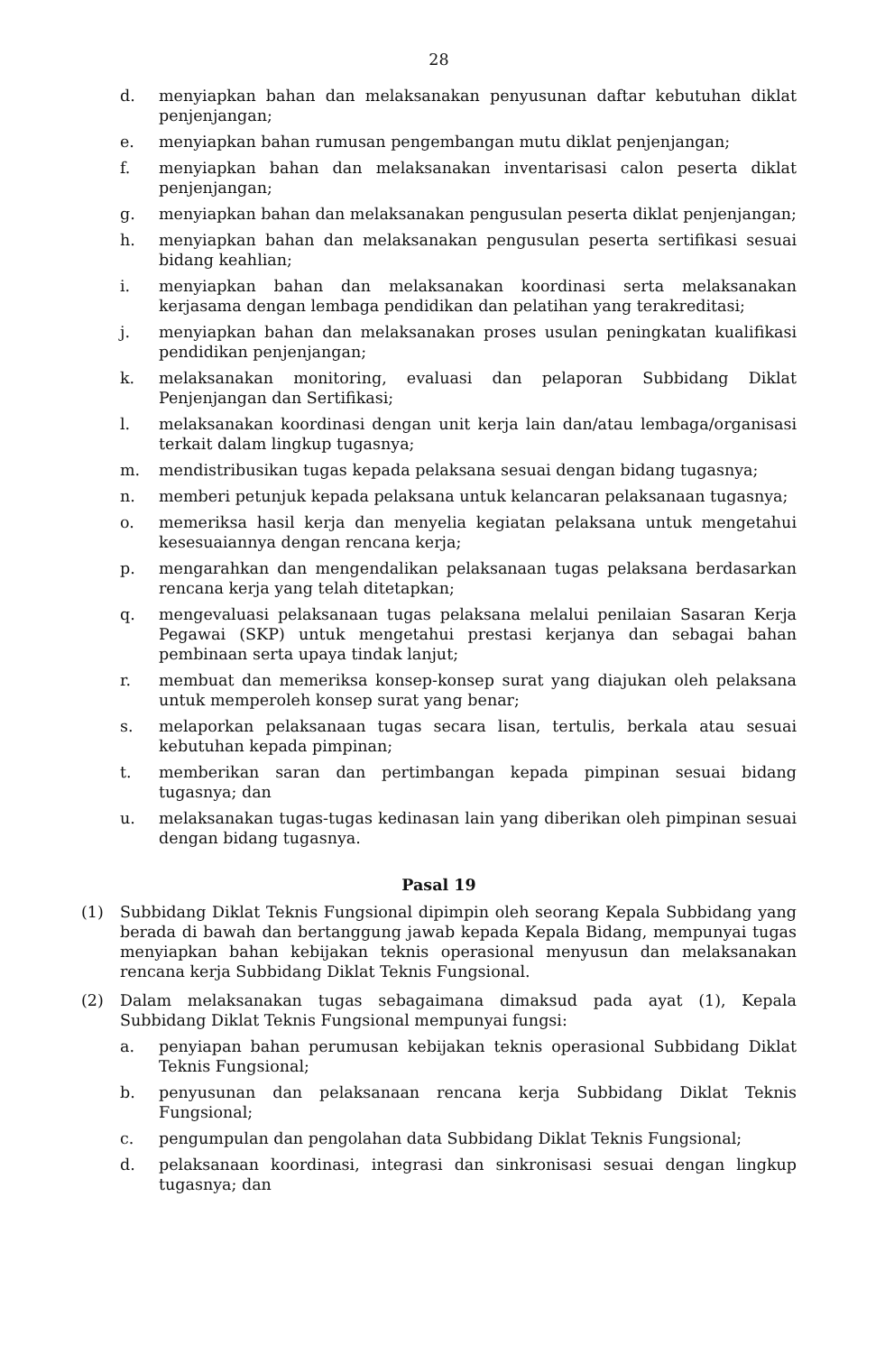28
d. menyiapkan bahan dan melaksanakan penyusunan daftar kebutuhan diklat penjenjangan;
e. menyiapkan bahan rumusan pengembangan mutu diklat penjenjangan;
f. menyiapkan bahan dan melaksanakan inventarisasi calon peserta diklat penjenjangan;
g. menyiapkan bahan dan melaksanakan pengusulan peserta diklat penjenjangan;
h. menyiapkan bahan dan melaksanakan pengusulan peserta sertifikasi sesuai bidang keahlian;
i. menyiapkan bahan dan melaksanakan koordinasi serta melaksanakan kerjasama dengan lembaga pendidikan dan pelatihan yang terakreditasi;
j. menyiapkan bahan dan melaksanakan proses usulan peningkatan kualifikasi pendidikan penjenjangan;
k. melaksanakan monitoring, evaluasi dan pelaporan Subbidang Diklat Penjenjangan dan Sertifikasi;
l. melaksanakan koordinasi dengan unit kerja lain dan/atau lembaga/organisasi terkait dalam lingkup tugasnya;
m. mendistribusikan tugas kepada pelaksana sesuai dengan bidang tugasnya;
n. memberi petunjuk kepada pelaksana untuk kelancaran pelaksanaan tugasnya;
o. memeriksa hasil kerja dan menyelia kegiatan pelaksana untuk mengetahui kesesuaiannya dengan rencana kerja;
p. mengarahkan dan mengendalikan pelaksanaan tugas pelaksana berdasarkan rencana kerja yang telah ditetapkan;
q. mengevaluasi pelaksanaan tugas pelaksana melalui penilaian Sasaran Kerja Pegawai (SKP) untuk mengetahui prestasi kerjanya dan sebagai bahan pembinaan serta upaya tindak lanjut;
r. membuat dan memeriksa konsep-konsep surat yang diajukan oleh pelaksana untuk memperoleh konsep surat yang benar;
s. melaporkan pelaksanaan tugas secara lisan, tertulis, berkala atau sesuai kebutuhan kepada pimpinan;
t. memberikan saran dan pertimbangan kepada pimpinan sesuai bidang tugasnya; dan
u. melaksanakan tugas-tugas kedinasan lain yang diberikan oleh pimpinan sesuai dengan bidang tugasnya.
Pasal 19
(1) Subbidang Diklat Teknis Fungsional dipimpin oleh seorang Kepala Subbidang yang berada di bawah dan bertanggung jawab kepada Kepala Bidang, mempunyai tugas menyiapkan bahan kebijakan teknis operasional menyusun dan melaksanakan rencana kerja Subbidang Diklat Teknis Fungsional.
(2) Dalam melaksanakan tugas sebagaimana dimaksud pada ayat (1), Kepala Subbidang Diklat Teknis Fungsional mempunyai fungsi:
a. penyiapan bahan perumusan kebijakan teknis operasional Subbidang Diklat Teknis Fungsional;
b. penyusunan dan pelaksanaan rencana kerja Subbidang Diklat Teknis Fungsional;
c. pengumpulan dan pengolahan data Subbidang Diklat Teknis Fungsional;
d. pelaksanaan koordinasi, integrasi dan sinkronisasi sesuai dengan lingkup tugasnya; dan